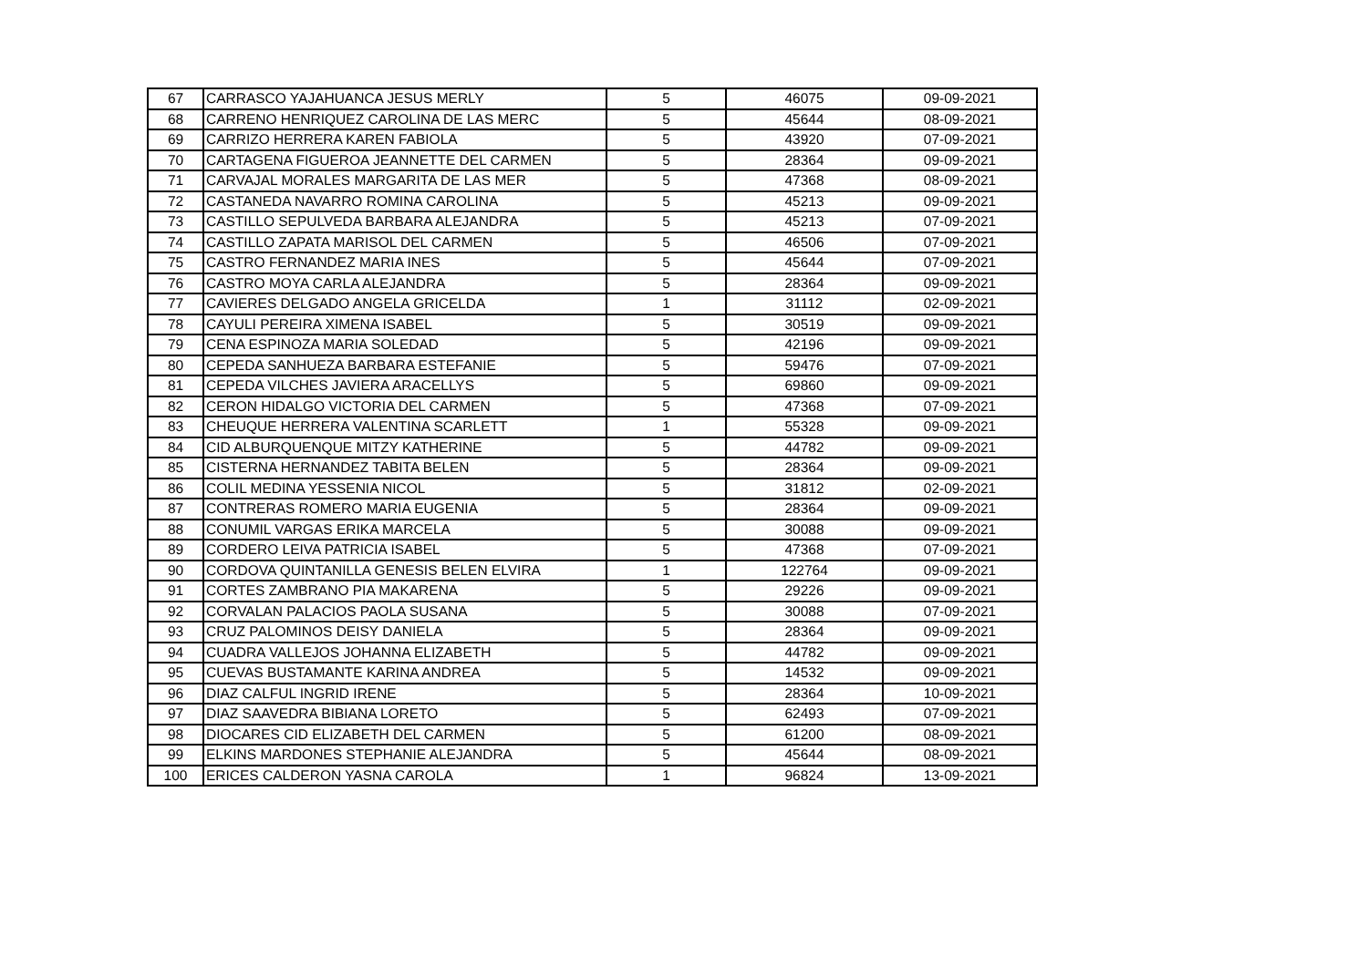| 67 | CARRASCO YAJAHUANCA JESUS MERLY | 5 | 46075 | 09-09-2021 |
| 68 | CARRENO HENRIQUEZ CAROLINA DE LAS MERC | 5 | 45644 | 08-09-2021 |
| 69 | CARRIZO HERRERA KAREN FABIOLA | 5 | 43920 | 07-09-2021 |
| 70 | CARTAGENA FIGUEROA JEANNETTE DEL CARMEN | 5 | 28364 | 09-09-2021 |
| 71 | CARVAJAL MORALES MARGARITA DE LAS MER | 5 | 47368 | 08-09-2021 |
| 72 | CASTANEDA NAVARRO ROMINA CAROLINA | 5 | 45213 | 09-09-2021 |
| 73 | CASTILLO SEPULVEDA BARBARA ALEJANDRA | 5 | 45213 | 07-09-2021 |
| 74 | CASTILLO ZAPATA MARISOL DEL CARMEN | 5 | 46506 | 07-09-2021 |
| 75 | CASTRO FERNANDEZ MARIA INES | 5 | 45644 | 07-09-2021 |
| 76 | CASTRO MOYA CARLA ALEJANDRA | 5 | 28364 | 09-09-2021 |
| 77 | CAVIERES DELGADO ANGELA GRICELDA | 1 | 31112 | 02-09-2021 |
| 78 | CAYULI PEREIRA XIMENA ISABEL | 5 | 30519 | 09-09-2021 |
| 79 | CENA ESPINOZA MARIA SOLEDAD | 5 | 42196 | 09-09-2021 |
| 80 | CEPEDA SANHUEZA BARBARA ESTEFANIE | 5 | 59476 | 07-09-2021 |
| 81 | CEPEDA VILCHES JAVIERA ARACELLYS | 5 | 69860 | 09-09-2021 |
| 82 | CERON HIDALGO VICTORIA DEL CARMEN | 5 | 47368 | 07-09-2021 |
| 83 | CHEUQUE HERRERA VALENTINA SCARLETT | 1 | 55328 | 09-09-2021 |
| 84 | CID ALBURQUENQUE MITZY KATHERINE | 5 | 44782 | 09-09-2021 |
| 85 | CISTERNA HERNANDEZ TABITA BELEN | 5 | 28364 | 09-09-2021 |
| 86 | COLIL MEDINA YESSENIA NICOL | 5 | 31812 | 02-09-2021 |
| 87 | CONTRERAS ROMERO MARIA EUGENIA | 5 | 28364 | 09-09-2021 |
| 88 | CONUMIL VARGAS ERIKA MARCELA | 5 | 30088 | 09-09-2021 |
| 89 | CORDERO LEIVA PATRICIA ISABEL | 5 | 47368 | 07-09-2021 |
| 90 | CORDOVA QUINTANILLA GENESIS BELEN ELVIRA | 1 | 122764 | 09-09-2021 |
| 91 | CORTES ZAMBRANO PIA MAKARENA | 5 | 29226 | 09-09-2021 |
| 92 | CORVALAN PALACIOS PAOLA SUSANA | 5 | 30088 | 07-09-2021 |
| 93 | CRUZ PALOMINOS DEISY DANIELA | 5 | 28364 | 09-09-2021 |
| 94 | CUADRA VALLEJOS JOHANNA ELIZABETH | 5 | 44782 | 09-09-2021 |
| 95 | CUEVAS BUSTAMANTE KARINA ANDREA | 5 | 14532 | 09-09-2021 |
| 96 | DIAZ CALFUL INGRID IRENE | 5 | 28364 | 10-09-2021 |
| 97 | DIAZ SAAVEDRA BIBIANA LORETO | 5 | 62493 | 07-09-2021 |
| 98 | DIOCARES CID ELIZABETH DEL CARMEN | 5 | 61200 | 08-09-2021 |
| 99 | ELKINS MARDONES STEPHANIE ALEJANDRA | 5 | 45644 | 08-09-2021 |
| 100 | ERICES CALDERON YASNA CAROLA | 1 | 96824 | 13-09-2021 |